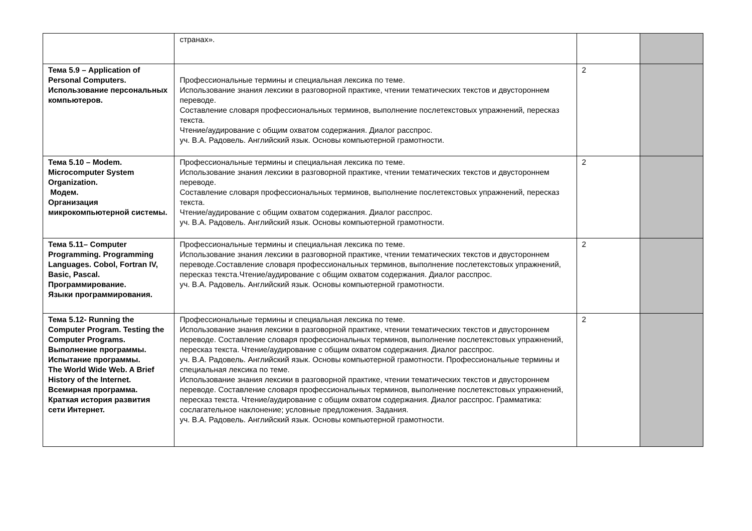| | странах». | | |
| Тема 5.9 – Application of Personal Computers. Использование персональных компьютеров. | Профессиональные термины и специальная лексика по теме. Использование знания лексики в разговорной практике, чтении тематических текстов и двустороннем переводе. Составление словаря профессиональных терминов, выполнение послетекстовых упражнений, пересказ текста. Чтение/аудирование с общим охватом содержания. Диалог расспрос. уч. В.А. Радовель. Английский язык. Основы компьютерной грамотности. | 2 | |
| Тема 5.10 – Modem. Microcomputer System Organization. Модем. Организация микрокомпьютерной системы. | Профессиональные термины и специальная лексика по теме. Использование знания лексики в разговорной практике, чтении тематических текстов и двустороннем переводе. Составление словаря профессиональных терминов, выполнение послетекстовых упражнений, пересказ текста. Чтение/аудирование с общим охватом содержания. Диалог расспрос. уч. В.А. Радовель. Английский язык. Основы компьютерной грамотности. | 2 | |
| Тема 5.11– Computer Programming. Programming Languages. Cobol, Fortran IV, Basic, Pascal. Программирование. Языки программирования. | Профессиональные термины и специальная лексика по теме. Использование знания лексики в разговорной практике, чтении тематических текстов и двустороннем переводе.Составление словаря профессиональных терминов, выполнение послетекстовых упражнений, пересказ текста.Чтение/аудирование с общим охватом содержания. Диалог расспрос. уч. В.А. Радовель. Английский язык. Основы компьютерной грамотности. | 2 | |
| Тема 5.12- Running the Computer Program. Testing the Computer Programs. Выполнение программы. Испытание программы. The World Wide Web. A Brief History of the Internet. Всемирная программа. Краткая история развития сети Интернет. | Профессиональные термины и специальная лексика по теме. Использование знания лексики в разговорной практике, чтении тематических текстов и двустороннем переводе. Составление словаря профессиональных терминов, выполнение послетекстовых упражнений, пересказ текста. Чтение/аудирование с общим охватом содержания. Диалог расспрос. уч. В.А. Радовель. Английский язык. Основы компьютерной грамотности. Профессиональные термины и специальная лексика по теме. Использование знания лексики в разговорной практике, чтении тематических текстов и двустороннем переводе. Составление словаря профессиональных терминов, выполнение послетекстовых упражнений, пересказ текста. Чтение/аудирование с общим охватом содержания. Диалог расспрос. Грамматика: сослагательное наклонение; условные предложения. Задания. уч. В.А. Радовель. Английский язык. Основы компьютерной грамотности. | 2 | |